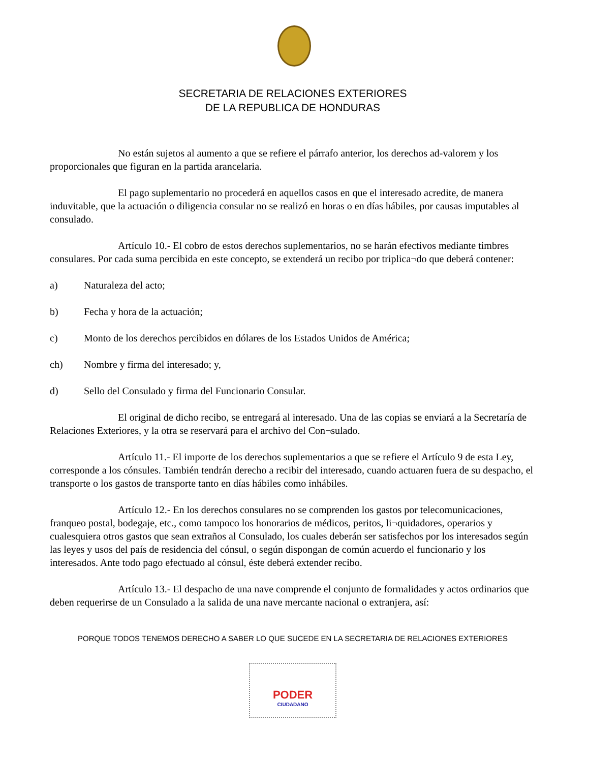SECRETARIA DE RELACIONES EXTERIORES
DE LA REPUBLICA DE HONDURAS
No están sujetos al aumento a que se refiere el párrafo anterior, los derechos ad-valorem y los proporcionales que figuran en la partida arancelaria.
El pago suplementario no procederá en aquellos casos en que el interesado acredite, de manera induvitable, que la actuación o diligencia consular no se realizó en horas o en días hábiles, por causas imputables al consulado.
Artículo 10.- El cobro de estos derechos suplementarios, no se harán efectivos mediante timbres consulares. Por cada suma percibida en este concepto, se extenderá un recibo por triplica¬do que deberá contener:
a) Naturaleza del acto;
b) Fecha y hora de la actuación;
c) Monto de los derechos percibidos en dólares de los Estados Unidos de América;
ch) Nombre y firma del interesado; y,
d) Sello del Consulado y firma del Funcionario Consular.
El original de dicho recibo, se entregará al interesado. Una de las copias se enviará a la Secretaría de Relaciones Exteriores, y la otra se reservará para el archivo del Con¬sulado.
Artículo 11.- El importe de los derechos suplementarios a que se refiere el Artículo 9 de esta Ley, corresponde a los cónsules. También tendrán derecho a recibir del interesado, cuando actuaren fuera de su despacho, el transporte o los gastos de transporte tanto en días hábiles como inhábiles.
Artículo 12.- En los derechos consulares no se comprenden los gastos por telecomunicaciones, franqueo postal, bodegaje, etc., como tampoco los honorarios de médicos, peritos, li¬quidadores, operarios y cualesquiera otros gastos que sean extraños al Consulado, los cuales deberán ser satisfechos por los interesados según las leyes y usos del país de residencia del cónsul, o según dispongan de común acuerdo el funcionario y los interesados. Ante todo pago efectuado al cónsul, éste deberá extender recibo.
Artículo 13.- El despacho de una nave comprende el conjunto de formalidades y actos ordinarios que deben requerirse de un Consulado a la salida de una nave mercante nacional o extranjera, así:
PORQUE TODOS TENEMOS DERECHO A SABER LO QUE SUCEDE EN LA SECRETARIA DE RELACIONES EXTERIORES
PODER
CIUDADANO